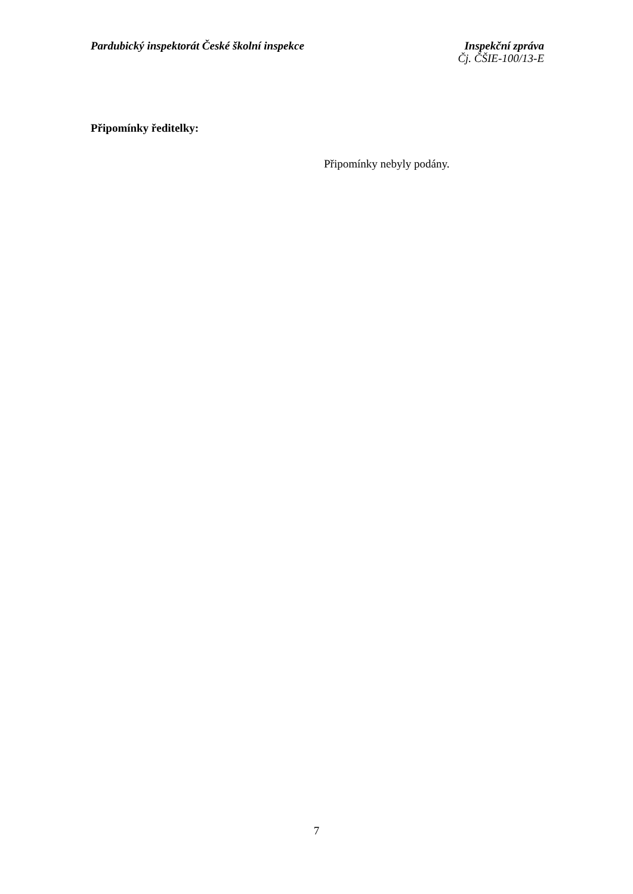Pardubický inspektorát České školní inspekce
Inspekční zpráva
Čj. ČŠIE-100/13-E
Připomínky ředitelky:
Připomínky nebyly podány.
7